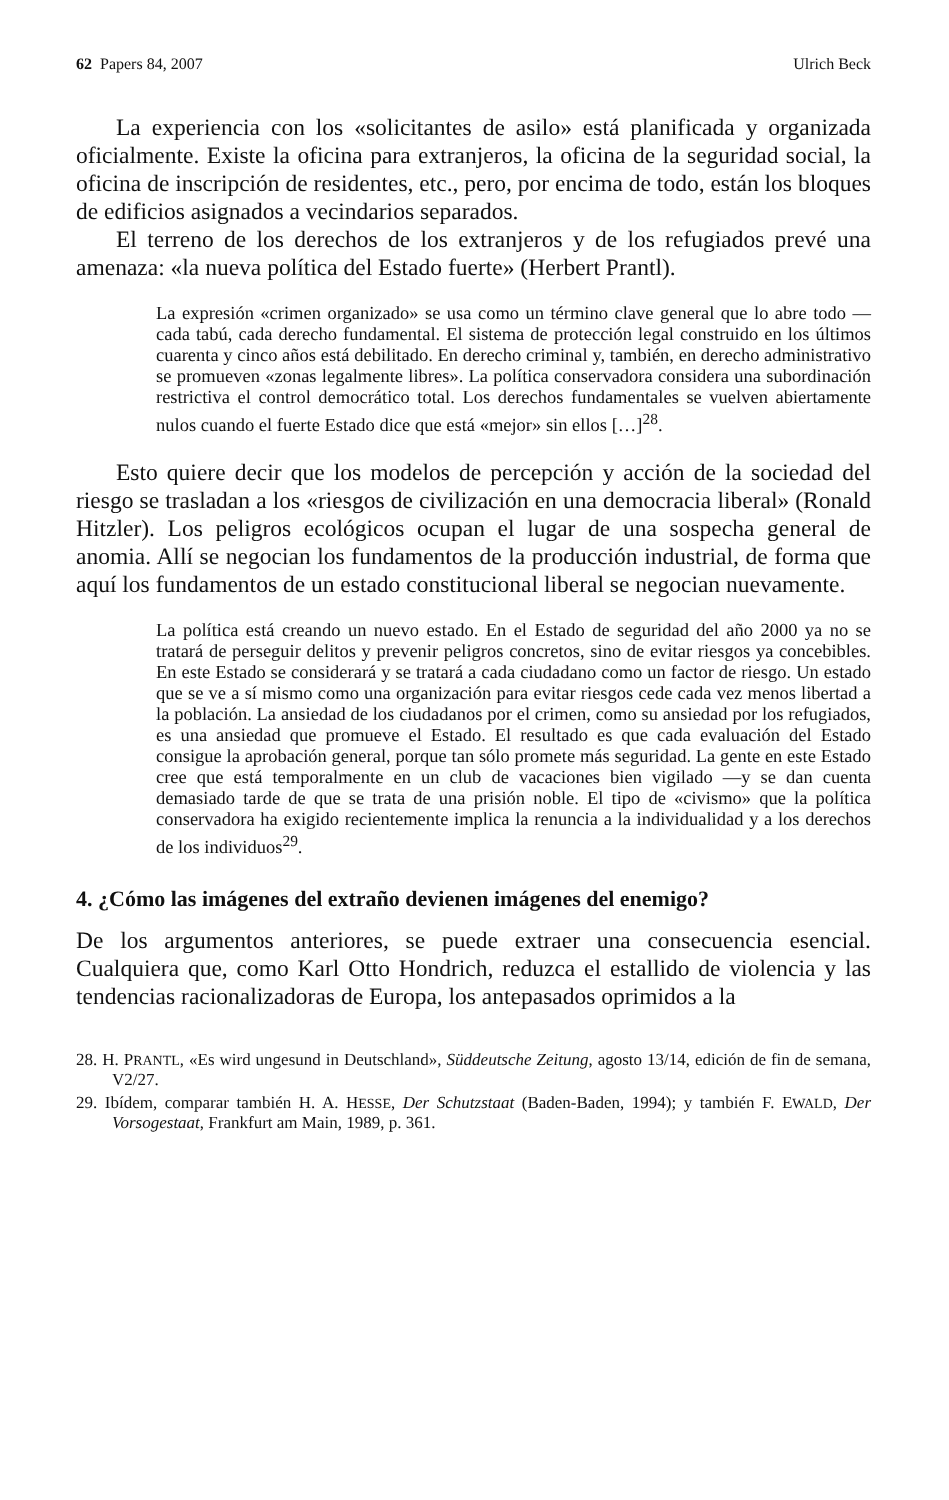62 Papers 84, 2007 Ulrich Beck
La experiencia con los «solicitantes de asilo» está planificada y organizada oficialmente. Existe la oficina para extranjeros, la oficina de la seguridad social, la oficina de inscripción de residentes, etc., pero, por encima de todo, están los bloques de edificios asignados a vecindarios separados.
El terreno de los derechos de los extranjeros y de los refugiados prevé una amenaza: «la nueva política del Estado fuerte» (Herbert Prantl).
La expresión «crimen organizado» se usa como un término clave general que lo abre todo —cada tabú, cada derecho fundamental. El sistema de protección legal construido en los últimos cuarenta y cinco años está debilitado. En derecho criminal y, también, en derecho administrativo se promueven «zonas legalmente libres». La política conservadora considera una subordinación restrictiva el control democrático total. Los derechos fundamentales se vuelven abiertamente nulos cuando el fuerte Estado dice que está «mejor» sin ellos […]<sup>28</sup>.
Esto quiere decir que los modelos de percepción y acción de la sociedad del riesgo se trasladan a los «riesgos de civilización en una democracia liberal» (Ronald Hitzler). Los peligros ecológicos ocupan el lugar de una sospecha general de anomia. Allí se negocian los fundamentos de la producción industrial, de forma que aquí los fundamentos de un estado constitucional liberal se negocian nuevamente.
La política está creando un nuevo estado. En el Estado de seguridad del año 2000 ya no se tratará de perseguir delitos y prevenir peligros concretos, sino de evitar riesgos ya concebibles. En este Estado se considerará y se tratará a cada ciudadano como un factor de riesgo. Un estado que se ve a sí mismo como una organización para evitar riesgos cede cada vez menos libertad a la población. La ansiedad de los ciudadanos por el crimen, como su ansiedad por los refugiados, es una ansiedad que promueve el Estado. El resultado es que cada evaluación del Estado consigue la aprobación general, porque tan sólo promete más seguridad. La gente en este Estado cree que está temporalmente en un club de vacaciones bien vigilado —y se dan cuenta demasiado tarde de que se trata de una prisión noble. El tipo de «civismo» que la política conservadora ha exigido recientemente implica la renuncia a la individualidad y a los derechos de los individuos<sup>29</sup>.
4. ¿Cómo las imágenes del extraño devienen imágenes del enemigo?
De los argumentos anteriores, se puede extraer una consecuencia esencial. Cualquiera que, como Karl Otto Hondrich, reduzca el estallido de violencia y las tendencias racionalizadoras de Europa, los antepasados oprimidos a la
28. H. PRANTL, «Es wird ungesund in Deutschland», Süddeutsche Zeitung, agosto 13/14, edición de fin de semana, V2/27.
29. Ibídem, comparar también H. A. HESSE, Der Schutzstaat (Baden-Baden, 1994); y también F. EWALD, Der Vorsogestaat, Frankfurt am Main, 1989, p. 361.